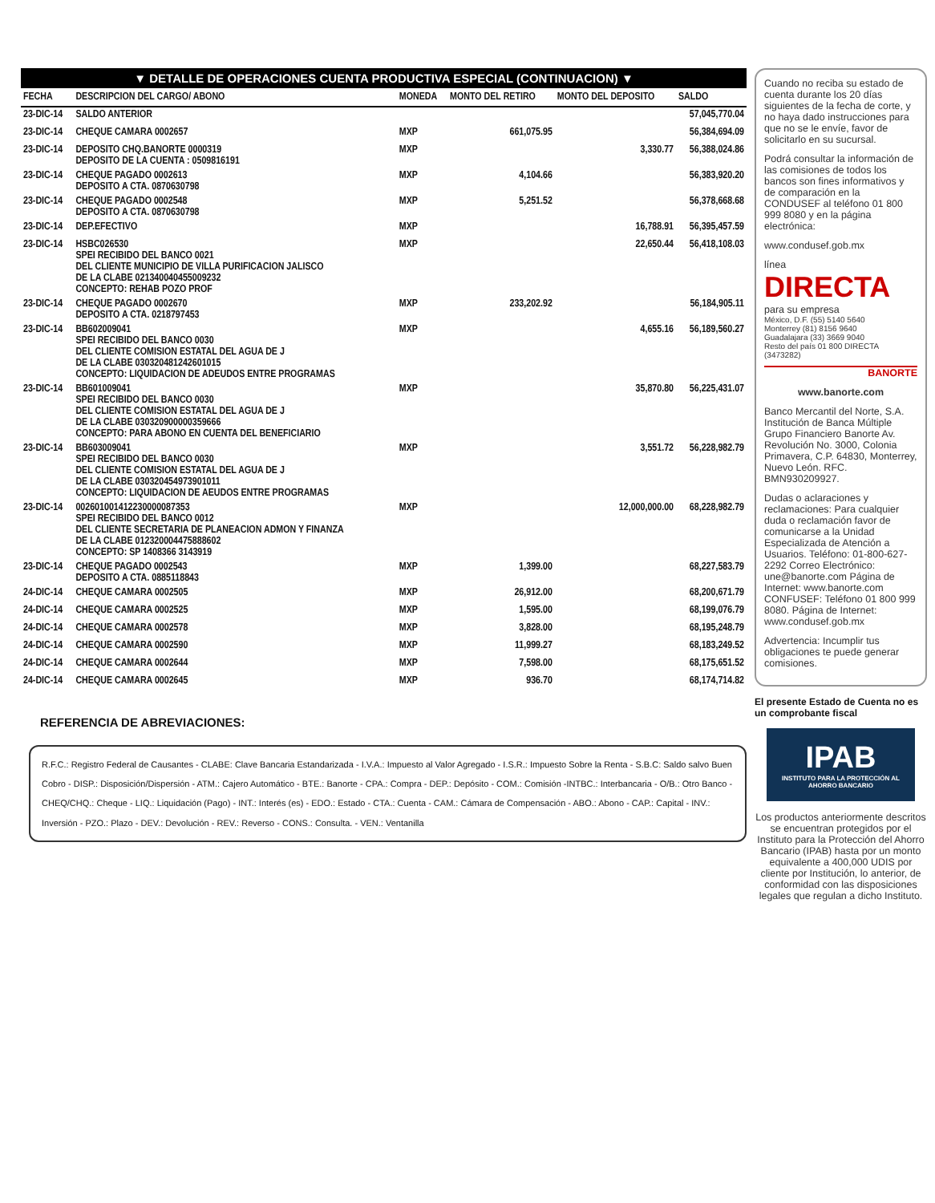▼ DETALLE DE OPERACIONES CUENTA PRODUCTIVA ESPECIAL (CONTINUACION) ▼
| FECHA | DESCRIPCION DEL CARGO/ ABONO | MONEDA | MONTO DEL RETIRO | MONTO DEL DEPOSITO | SALDO |
| --- | --- | --- | --- | --- | --- |
| 23-DIC-14 | SALDO ANTERIOR | | | | 57,045,770.04 |
| 23-DIC-14 | CHEQUE CAMARA 0002657 | MXP | 661,075.95 | | 56,384,694.09 |
| 23-DIC-14 | DEPOSITO CHQ.BANORTE 0000319 DEPOSITO DE LA CUENTA : 0509816191 | MXP | | 3,330.77 | 56,388,024.86 |
| 23-DIC-14 | CHEQUE PAGADO 0002613 DEPOSITO A CTA. 0870630798 | MXP | 4,104.66 | | 56,383,920.20 |
| 23-DIC-14 | CHEQUE PAGADO 0002548 DEPOSITO A CTA. 0870630798 | MXP | 5,251.52 | | 56,378,668.68 |
| 23-DIC-14 | DEP.EFECTIVO | MXP | | 16,788.91 | 56,395,457.59 |
| 23-DIC-14 | HSBC026530 SPEI RECIBIDO DEL BANCO 0021 DEL CLIENTE MUNICIPIO DE VILLA PURIFICACION JALISCO DE LA CLABE 021340040455009232 CONCEPTO: REHAB POZO PROF | MXP | | 22,650.44 | 56,418,108.03 |
| 23-DIC-14 | CHEQUE PAGADO 0002670 DEPOSITO A CTA. 0218797453 | MXP | 233,202.92 | | 56,184,905.11 |
| 23-DIC-14 | BB602009041 SPEI RECIBIDO DEL BANCO 0030 DEL CLIENTE COMISION ESTATAL DEL AGUA DE J DE LA CLABE 030320481242601015 CONCEPTO: LIQUIDACION DE ADEUDOS ENTRE PROGRAMAS | MXP | | 4,655.16 | 56,189,560.27 |
| 23-DIC-14 | BB601009041 SPEI RECIBIDO DEL BANCO 0030 DEL CLIENTE COMISION ESTATAL DEL AGUA DE J DE LA CLABE 030320900000359666 CONCEPTO: PARA ABONO EN CUENTA DEL BENEFICIARIO | MXP | | 35,870.80 | 56,225,431.07 |
| 23-DIC-14 | BB603009041 SPEI RECIBIDO DEL BANCO 0030 DEL CLIENTE COMISION ESTATAL DEL AGUA DE J DE LA CLABE 030320454973901011 CONCEPTO: LIQUIDACION DE AEUDOS ENTRE PROGRAMAS | MXP | | 3,551.72 | 56,228,982.79 |
| 23-DIC-14 | 002601001412230000087353 SPEI RECIBIDO DEL BANCO 0012 DEL CLIENTE SECRETARIA DE PLANEACION ADMON Y FINANZA DE LA CLABE 012320004475888602 CONCEPTO: SP 1408366 3143919 | MXP | | 12,000,000.00 | 68,228,982.79 |
| 23-DIC-14 | CHEQUE PAGADO 0002543 DEPOSITO A CTA. 0885118843 | MXP | 1,399.00 | | 68,227,583.79 |
| 24-DIC-14 | CHEQUE CAMARA 0002505 | MXP | 26,912.00 | | 68,200,671.79 |
| 24-DIC-14 | CHEQUE CAMARA 0002525 | MXP | 1,595.00 | | 68,199,076.79 |
| 24-DIC-14 | CHEQUE CAMARA 0002578 | MXP | 3,828.00 | | 68,195,248.79 |
| 24-DIC-14 | CHEQUE CAMARA 0002590 | MXP | 11,999.27 | | 68,183,249.52 |
| 24-DIC-14 | CHEQUE CAMARA 0002644 | MXP | 7,598.00 | | 68,175,651.52 |
| 24-DIC-14 | CHEQUE CAMARA 0002645 | MXP | 936.70 | | 68,174,714.82 |
REFERENCIA DE ABREVIACIONES:
R.F.C.: Registro Federal de Causantes - CLABE: Clave Bancaria Estandarizada - I.V.A.: Impuesto al Valor Agregado - I.S.R.: Impuesto Sobre la Renta - S.B.C: Saldo salvo Buen Cobro - DISP.: Disposición/Dispersión - ATM.: Cajero Automático - BTE.: Banorte - CPA.: Compra - DEP.: Depósito - COM.: Comisión -INTBC.: Interbancaria - O/B.: Otro Banco - CHEQ/CHQ.: Cheque - LIQ.: Liquidación (Pago) - INT.: Interés (es) - EDO.: Estado - CTA.: Cuenta - CAM.: Cámara de Compensación - ABO.: Abono - CAP.: Capital - INV.: Inversión - PZO.: Plazo - DEV.: Devolución - REV.: Reverso - CONS.: Consulta. - VEN.: Ventanilla
Cuando no reciba su estado de cuenta durante los 20 días siguientes de la fecha de corte, y no haya dado instrucciones para que no se le envíe, favor de solicitarlo en su sucursal.
Podrá consultar la información de las comisiones de todos los bancos son fines informativos y de comparación en la CONDUSEF al teléfono 01 800 999 8080 y en la página electrónica:
www.condusef.gob.mx
línea
DIRECTA
para su empresa
México, D.F. (55) 5140 5640
Monterrey (81) 8156 9640
Guadalajara (33) 3669 9040
Resto del país 01 800 DIRECTA (3473282)
BANORTE
www.banorte.com
Banco Mercantil del Norte, S.A. Institución de Banca Múltiple Grupo Financiero Banorte Av. Revolución No. 3000, Colonia Primavera, C.P. 64830, Monterrey, Nuevo León. RFC. BMN930209927.
Dudas o aclaraciones y reclamaciones: Para cualquier duda o reclamación favor de comunicarse a la Unidad Especializada de Atención a Usuarios. Teléfono: 01-800-627-2292 Correo Electrónico: une@banorte.com Página de Internet: www.banorte.com CONFUSEF: Teléfono 01 800 999 8080. Página de Internet: www.condusef.gob.mx
Advertencia: Incumplir tus obligaciones te puede generar comisiones.
El presente Estado de Cuenta no es un comprobante fiscal
IPAB
INSTITUTO PARA LA PROTECCIÓN AL AHORRO BANCARIO
Los productos anteriormente descritos se encuentran protegidos por el Instituto para la Protección del Ahorro Bancario (IPAB) hasta por un monto equivalente a 400,000 UDIS por cliente por Institución, lo anterior, de conformidad con las disposiciones legales que regulan a dicho Instituto.